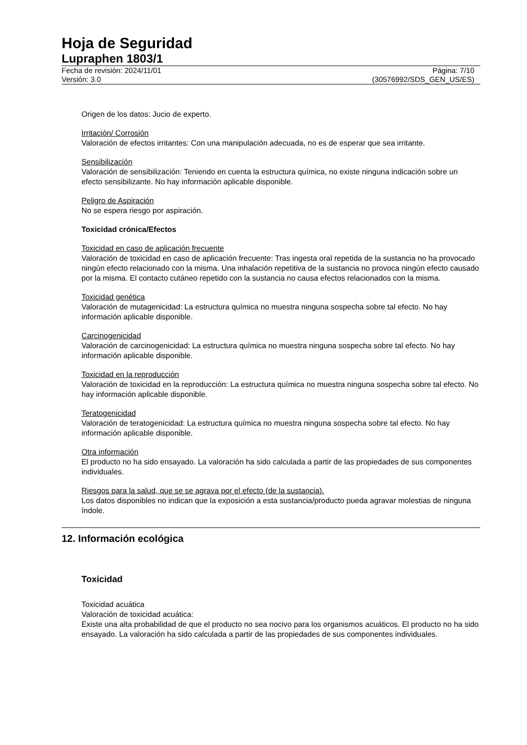Hoja de Seguridad
Lupraphen 1803/1
Fecha de revisión: 2024/11/01
Versión: 3.0
Página: 7/10
(30576992/SDS_GEN_US/ES)
Origen de los datos: Jucio de experto.
Irritación/ Corrosión
Valoración de efectos irritantes: Con una manipulación adecuada, no es de esperar que sea irritante.
Sensibilización
Valoración de sensibilización: Teniendo en cuenta la estructura química, no existe ninguna indicación sobre un efecto sensibilizante. No hay información aplicable disponible.
Peligro de Aspiración
No se espera riesgo por aspiración.
Toxicidad crónica/Efectos
Toxicidad en caso de aplicación frecuente
Valoración de toxicidad en caso de aplicación frecuente: Tras ingesta oral repetida de la sustancia no ha provocado ningún efecto relacionado con la misma. Una inhalación repetitiva de la sustancia no provoca ningún efecto causado por la misma. El contacto cutáneo repetido con la sustancia no causa efectos relacionados con la misma.
Toxicidad genética
Valoración de mutagenicidad: La estructura química no muestra ninguna sospecha sobre tal efecto. No hay información aplicable disponible.
Carcinogenicidad
Valoración de carcinogenicidad: La estructura química no muestra ninguna sospecha sobre tal efecto. No hay información aplicable disponible.
Toxicidad en la reproducción
Valoración de toxicidad en la reproducción: La estructura química no muestra ninguna sospecha sobre tal efecto. No hay información aplicable disponible.
Teratogenicidad
Valoración de teratogenicidad: La estructura química no muestra ninguna sospecha sobre tal efecto. No hay información aplicable disponible.
Otra información
El producto no ha sido ensayado. La valoración ha sido calculada a partir de las propiedades de sus componentes individuales.
Riesgos para la salud, que se se agrava por el efecto (de la sustancia).
Los datos disponibles no indican que la exposición a esta sustancia/producto pueda agravar molestias de ninguna índole.
12. Información ecológica
Toxicidad
Toxicidad acuática
Valoración de toxicidad acuática:
Existe una alta probabilidad de que el producto no sea nocivo para los organismos acuáticos. El producto no ha sido ensayado. La valoración ha sido calculada a partir de las propiedades de sus componentes individuales.